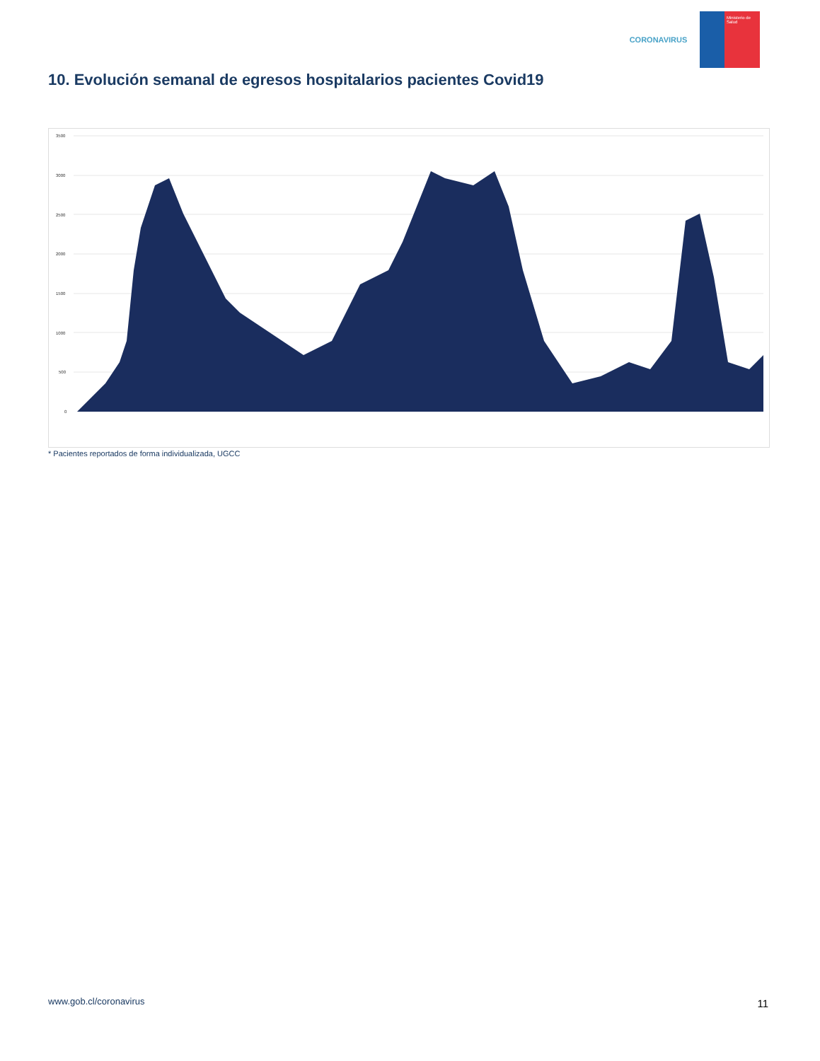CORONAVIRUS
Ministerio de Salud
10. Evolución semanal de egresos hospitalarios pacientes Covid19
3500
3000
2500
2000
1500
1000
500
0
* Pacientes reportados de forma individualizada, UGCC
www.gob.cl/coronavirus 11